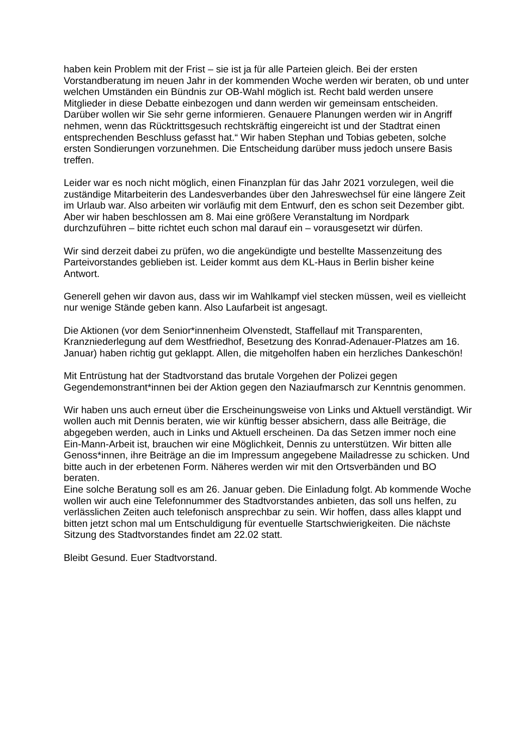haben kein Problem mit der Frist – sie ist ja für alle Parteien gleich. Bei der ersten Vorstandberatung im neuen Jahr in der kommenden Woche werden wir beraten, ob und unter welchen Umständen ein Bündnis zur OB-Wahl möglich ist. Recht bald werden unsere Mitglieder in diese Debatte einbezogen und dann werden wir gemeinsam entscheiden. Darüber wollen wir Sie sehr gerne informieren. Genauere Planungen werden wir in Angriff nehmen, wenn das Rücktrittsgesuch rechtskräftig eingereicht ist und der Stadtrat einen entsprechenden Beschluss gefasst hat.“ Wir haben Stephan und Tobias gebeten, solche ersten Sondierungen vorzunehmen. Die Entscheidung darüber muss jedoch unsere Basis treffen.
Leider war es noch nicht möglich, einen Finanzplan für das Jahr 2021 vorzulegen, weil die zuständige Mitarbeiterin des Landesverbandes über den Jahreswechsel für eine längere Zeit im Urlaub war. Also arbeiten wir vorläufig mit dem Entwurf, den es schon seit Dezember gibt. Aber wir haben beschlossen am 8. Mai eine größere Veranstaltung im Nordpark durchzuführen – bitte richtet euch schon mal darauf ein – vorausgesetzt wir dürfen.
Wir sind derzeit dabei zu prüfen, wo die angekündigte und bestellte Massenzeitung des Parteivorstandes geblieben ist. Leider kommt aus dem KL-Haus in Berlin bisher keine Antwort.
Generell gehen wir davon aus, dass wir im Wahlkampf viel stecken müssen, weil es vielleicht nur wenige Stände geben kann. Also Laufarbeit ist angesagt.
Die Aktionen (vor dem Senior*innenheim Olvenstedt, Staffellauf mit Transparenten, Kranzniederlegung auf dem Westfriedhof, Besetzung des Konrad-Adenauer-Platzes am 16. Januar) haben richtig gut geklappt. Allen, die mitgeholfen haben ein herzliches Dankeschön!
Mit Entrüstung hat der Stadtvorstand das brutale Vorgehen der Polizei gegen Gegendemonstrant*innen bei der Aktion gegen den Naziaufmarsch zur Kenntnis genommen.
Wir haben uns auch erneut über die Erscheinungsweise von Links und Aktuell verständigt. Wir wollen auch mit Dennis beraten, wie wir künftig besser absichern, dass alle Beiträge, die abgegeben werden, auch in Links und Aktuell erscheinen. Da das Setzen immer noch eine Ein-Mann-Arbeit ist, brauchen wir eine Möglichkeit, Dennis zu unterstützen. Wir bitten alle Genoss*innen, ihre Beiträge an die im Impressum angegebene Mailadresse zu schicken. Und bitte auch in der erbetenen Form. Näheres werden wir mit den Ortsverbänden und BO beraten.
Eine solche Beratung soll es am 26. Januar geben. Die Einladung folgt. Ab kommende Woche wollen wir auch eine Telefonnummer des Stadtvorstandes anbieten, das soll uns helfen, zu verlässlichen Zeiten auch telefonisch ansprechbar zu sein. Wir hoffen, dass alles klappt und bitten jetzt schon mal um Entschuldigung für eventuelle Startschwierigkeiten. Die nächste Sitzung des Stadtvorstandes findet am 22.02 statt.
Bleibt Gesund. Euer Stadtvorstand.